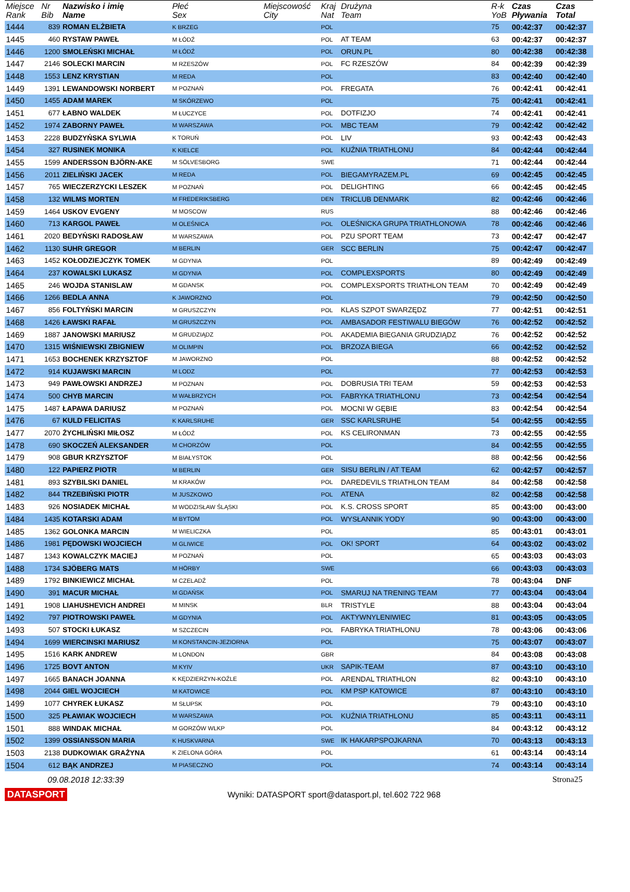| Miejsce Rank | Nr Bib | Nazwisko i imię Name | Płeć Sex | Miejscowość City | Kraj Nat | Drużyna Team | R-k YoB | Czas Pływania | Czas Total |
| --- | --- | --- | --- | --- | --- | --- | --- | --- | --- |
| 1444 | 839 | ROMAN ELŻBIETA | K BRZEG | | POL | | 75 | 00:42:37 | 00:42:37 |
| 1445 | 460 | RYSTAW PAWEŁ | M ŁÓDŹ | | POL | AT TEAM | 63 | 00:42:37 | 00:42:37 |
| 1446 | 1200 | SMOLEŃSKI MICHAŁ | M ŁÓDŹ | | POL | ORUN.PL | 80 | 00:42:38 | 00:42:38 |
| 1447 | 2146 | SOLECKI MARCIN | M RZESZÓW | | POL | FC RZESZÓW | 84 | 00:42:39 | 00:42:39 |
| 1448 | 1553 | LENZ KRYSTIAN | M REDA | | POL | | 83 | 00:42:40 | 00:42:40 |
| 1449 | 1391 | LEWANDOWSKI NORBERT | M POZNAŃ | | POL | FREGATA | 76 | 00:42:41 | 00:42:41 |
| 1450 | 1455 | ADAM MAREK | M SKÓRZEWO | | POL | | 75 | 00:42:41 | 00:42:41 |
| 1451 | 677 | ŁABNO WALDEK | M ŁUCZYCE | | POL | DOTFIZJO | 74 | 00:42:41 | 00:42:41 |
| 1452 | 1974 | ZABORNY PAWEŁ | M WARSZAWA | | POL | MBC TEAM | 79 | 00:42:42 | 00:42:42 |
| 1453 | 2228 | BUDZYŃSKA SYLWIA | K TORUŃ | | POL | LIV | 93 | 00:42:43 | 00:42:43 |
| 1454 | 327 | RUSINEK MONIKA | K KIELCE | | POL | KUŹNIA TRIATHLONU | 84 | 00:42:44 | 00:42:44 |
| 1455 | 1599 | ANDERSSON BJÖRN-AKE | M SÖLVESBORG | | SWE | | 71 | 00:42:44 | 00:42:44 |
| 1456 | 2011 | ZIELIŃSKI JACEK | M REDA | | POL | BIEGAMYRAZEM.PL | 69 | 00:42:45 | 00:42:45 |
| 1457 | 765 | WIECZERZYCKI LESZEK | M POZNAŃ | | POL | DELIGHTING | 66 | 00:42:45 | 00:42:45 |
| 1458 | 132 | WILMS MORTEN | M FREDERIKSBERG | | DEN | TRICLUB DENMARK | 82 | 00:42:46 | 00:42:46 |
| 1459 | 1464 | USKOV EVGENY | M MOSCOW | | RUS | | 88 | 00:42:46 | 00:42:46 |
| 1460 | 713 | KARGOL PAWEŁ | M OLEŚNICA | | POL | OLEŚNICKA GRUPA TRIATHLONOWA | 78 | 00:42:46 | 00:42:46 |
| 1461 | 2020 | BEDYŃSKI RADOSŁAW | M WARSZAWA | | POL | PZU SPORT TEAM | 73 | 00:42:47 | 00:42:47 |
| 1462 | 1130 | SUHR GREGOR | M BERLIN | | GER | SCC BERLIN | 75 | 00:42:47 | 00:42:47 |
| 1463 | 1452 | KOŁODZIEJCZYK TOMEK | M GDYNIA | | POL | | 89 | 00:42:49 | 00:42:49 |
| 1464 | 237 | KOWALSKI LUKASZ | M GDYNIA | | POL | COMPLEXSPORTS | 80 | 00:42:49 | 00:42:49 |
| 1465 | 246 | WOJDA STANISLAW | M GDANSK | | POL | COMPLEXSPORTS TRIATHLON TEAM | 70 | 00:42:49 | 00:42:49 |
| 1466 | 1266 | BEDLA ANNA | K JAWORZNO | | POL | | 79 | 00:42:50 | 00:42:50 |
| 1467 | 856 | FOLTYŃSKI MARCIN | M GRUSZCZYN | | POL | KLAS SZPOT SWARZĘDZ | 77 | 00:42:51 | 00:42:51 |
| 1468 | 1426 | ŁAWSKI RAFAŁ | M GRUSZCZYN | | POL | AMBASADOR FESTIWALU BIEGÓW | 76 | 00:42:52 | 00:42:52 |
| 1469 | 1887 | JANOWSKI MARIUSZ | M GRUDZIĄDZ | | POL | AKADEMIA BIEGANIA GRUDZIĄDZ | 76 | 00:42:52 | 00:42:52 |
| 1470 | 1315 | WIŚNIEWSKI ZBIGNIEW | M OLIMPIN | | POL | BRZOZA BIEGA | 66 | 00:42:52 | 00:42:52 |
| 1471 | 1653 | BOCHENEK KRZYSZTOF | M JAWORZNO | | POL | | 88 | 00:42:52 | 00:42:52 |
| 1472 | 914 | KUJAWSKI MARCIN | M LODZ | | POL | | 77 | 00:42:53 | 00:42:53 |
| 1473 | 949 | PAWŁOWSKI ANDRZEJ | M POZNAN | | POL | DOBRUSIA TRI TEAM | 59 | 00:42:53 | 00:42:53 |
| 1474 | 500 | CHYB MARCIN | M WAŁBRZYCH | | POL | FABRYKA TRIATHLONU | 73 | 00:42:54 | 00:42:54 |
| 1475 | 1487 | ŁAPAWA DARIUSZ | M POZNAŃ | | POL | MOCNI W GĘBIE | 83 | 00:42:54 | 00:42:54 |
| 1476 | 67 | KULD FELICITAS | K KARLSRUHE | | GER | SSC KARLSRUHE | 54 | 00:42:55 | 00:42:55 |
| 1477 | 2070 | ŻYCHLIŃSKI MIŁOSZ | M ŁÓDŹ | | POL | KS CELIRONMAN | 73 | 00:42:55 | 00:42:55 |
| 1478 | 690 | SKOCZEŃ ALEKSANDER | M CHORZÓW | | POL | | 84 | 00:42:55 | 00:42:55 |
| 1479 | 908 | GBUR KRZYSZTOF | M BIAŁYSTOK | | POL | | 88 | 00:42:56 | 00:42:56 |
| 1480 | 122 | PAPIERZ PIOTR | M BERLIN | | GER | SISU BERLIN / AT TEAM | 62 | 00:42:57 | 00:42:57 |
| 1481 | 893 | SZYBILSKI DANIEL | M KRAKÓW | | POL | DAREDEVILS TRIATHLON TEAM | 84 | 00:42:58 | 00:42:58 |
| 1482 | 844 | TRZEBIŃSKI PIOTR | M JUSZKOWO | | POL | ATENA | 82 | 00:42:58 | 00:42:58 |
| 1483 | 926 | NOSIADEK MICHAŁ | M WODZISŁAW ŚLĄSKI | | POL | K.S. CROSS SPORT | 85 | 00:43:00 | 00:43:00 |
| 1484 | 1435 | KOTARSKI ADAM | M BYTOM | | POL | WYSŁANNIK YODY | 90 | 00:43:00 | 00:43:00 |
| 1485 | 1362 | GOLONKA MARCIN | M WIELICZKA | | POL | | 85 | 00:43:01 | 00:43:01 |
| 1486 | 1981 | PĘDOWSKI WOJCIECH | M GLIWICE | | POL | OK! SPORT | 64 | 00:43:02 | 00:43:02 |
| 1487 | 1343 | KOWALCZYK MACIEJ | M POZNAŃ | | POL | | 65 | 00:43:03 | 00:43:03 |
| 1488 | 1734 | SJÖBERG MATS | M HÖRBY | | SWE | | 66 | 00:43:03 | 00:43:03 |
| 1489 | 1792 | BINKIEWICZ MICHAŁ | M CZELADŹ | | POL | | 78 | 00:43:04 | DNF |
| 1490 | 391 | MACUR MICHAŁ | M GDAŃSK | | POL | SMARUJ NA TRENING TEAM | 77 | 00:43:04 | 00:43:04 |
| 1491 | 1908 | LIAHUSHEVICH ANDREI | M MINSK | | BLR | TRISTYLE | 88 | 00:43:04 | 00:43:04 |
| 1492 | 797 | PIOTROWSKI PAWEŁ | M GDYNIA | | POL | AKTYWNYLENIWIEC | 81 | 00:43:05 | 00:43:05 |
| 1493 | 507 | STOCKI ŁUKASZ | M SZCZECIN | | POL | FABRYKA TRIATHLONU | 78 | 00:43:06 | 00:43:06 |
| 1494 | 1699 | WIERCINSKI MARIUSZ | M KONSTANCIN-JEZIORNA | | POL | | 75 | 00:43:07 | 00:43:07 |
| 1495 | 1516 | KARK ANDREW | M LONDON | | GBR | | 84 | 00:43:08 | 00:43:08 |
| 1496 | 1725 | BOVT ANTON | M KYIV | | UKR | SAPIK-TEAM | 87 | 00:43:10 | 00:43:10 |
| 1497 | 1665 | BANACH JOANNA | K KĘDZIERZYN-KOŹLE | | POL | ARENDAL TRIATHLON | 82 | 00:43:10 | 00:43:10 |
| 1498 | 2044 | GIEL WOJCIECH | M KATOWICE | | POL | KM PSP KATOWICE | 87 | 00:43:10 | 00:43:10 |
| 1499 | 1077 | CHYREK ŁUKASZ | M SŁUPSK | | POL | | 79 | 00:43:10 | 00:43:10 |
| 1500 | 325 | PŁAWIAK WOJCIECH | M WARSZAWA | | POL | KUŹNIA TRIATHLONU | 85 | 00:43:11 | 00:43:11 |
| 1501 | 888 | WINDAK MICHAŁ | M GORZÓW WLKP | | POL | | 84 | 00:43:12 | 00:43:12 |
| 1502 | 1399 | OSSIANSSON MARIA | K HUSKVARNA | | SWE | IK HAKARPSPOJKARNA | 70 | 00:43:13 | 00:43:13 |
| 1503 | 2138 | DUDKOWIAK GRAŻYNA | K ZIELONA GÓRA | | POL | | 61 | 00:43:14 | 00:43:14 |
| 1504 | 612 | BĄK ANDRZEJ | M PIASECZNO | | POL | | 74 | 00:43:14 | 00:43:14 |
09.08.2018 12:33:39 Strona25
DATASPORT Wyniki: DATASPORT sport@datasport.pl, tel.602 722 968